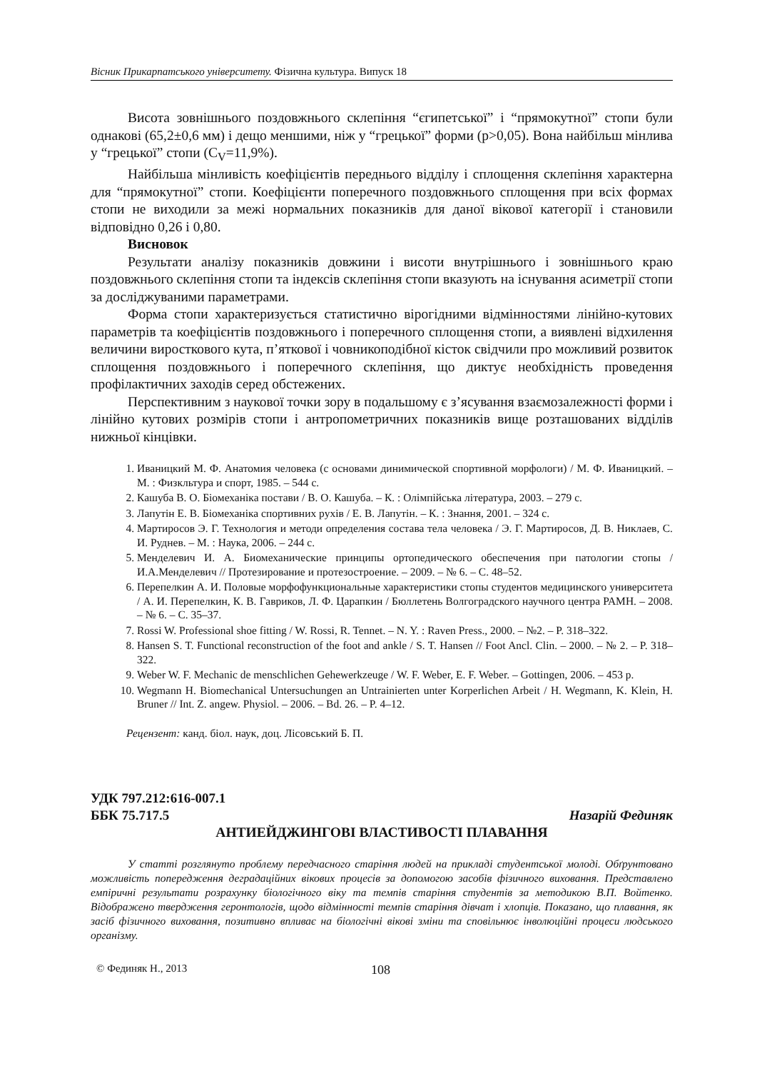Вісник Прикарпатського університету. Фізична культура. Випуск 18
Висота зовнішнього поздовжнього склепіння “єгипетської” і “прямокутної” стопи були однакові (65,2±0,6 мм) і дещо меншими, ніж у “грецької” форми (p>0,05). Вона найбільш мінлива у “грецької” стопи (C<sub>V</sub>=11,9%).
Найбільша мінливість коефіцієнтів переднього відділу і сплощення склепіння характерна для “прямокутної” стопи. Коефіцієнти поперечного поздовжнього сплощення при всіх формах стопи не виходили за межі нормальних показників для даної вікової категорії і становили відповідно 0,26 і 0,80.
Висновок
Результати аналізу показників довжини і висоти внутрішнього і зовнішнього краю поздовжнього склепіння стопи та індексів склепіння стопи вказують на існування асиметрії стопи за досліджуваними параметрами.
Форма стопи характеризується статистично вірогідними відмінностями лінійно-кутових параметрів та коефіцієнтів поздовжнього і поперечного сплощення стопи, а виявлені відхилення величини виросткового кута, п’яткової і човникоподібної кісток свідчили про можливий розвиток сплощення поздовжнього і поперечного склепіння, що диктує необхідність проведення профілактичних заходів серед обстежених.
Перспективним з наукової точки зору в подальшому є з’ясування взаємозалежності форми і лінійно кутових розмірів стопи і антропометричних показників вище розташованих відділів нижньої кінцівки.
1. Иваницкий М. Ф. Анатомия человека (с основами динимической спортивной морфологи) / М. Ф. Иваницкий. – М. : Физкльтура и спорт, 1985. – 544 с.
2. Кашуба В. О. Біомеханіка постави / В. О. Кашуба. – К. : Олімпійська література, 2003. – 279 с.
3. Лапутін Е. В. Біомеханіка спортивних рухів / Е. В. Лапутін. – К. : Знання, 2001. – 324 с.
4. Мартиросов Э. Г. Технология и методи определения состава тела человека / Э. Г. Мартиросов, Д. В. Никлаев, С. И. Руднев. – М. : Наука, 2006. – 244 с.
5. Менделевич И. А. Биомеханические принципы ортопедического обеспечения при патологии стопы / И.А.Менделевич // Протезирование и протезостроение. – 2009. – № 6. – С. 48–52.
6. Перепелкин А. И. Половые морфофункциональные характеристики стопы студентов медицинского университета / А. И. Перепелкин, К. В. Гавриков, Л. Ф. Царапкин / Бюллетень Волгоградского научного центра РАМН. – 2008. – № 6. – С. 35–37.
7. Rossi W. Professional shoe fitting / W. Rossi, R. Tennet. – N. Y. : Raven Press., 2000. – №2. – P. 318–322.
8. Hansen S. T. Functional reconstruction of the foot and ankle / S. T. Hansen // Foot Ancl. Clin. – 2000. – № 2. – P. 318–322.
9. Weber W. F. Mechanic de menschlichen Gehewerkzeuge / W. F. Weber, E. F. Weber. – Gottingen, 2006. – 453 p.
10. Wegmann H. Biomechanical Untersuchungen an Untrainierten unter Korperlichen Arbeit / H. Wegmann, K. Klein, H. Bruner // Int. Z. angew. Physiol. – 2006. – Bd. 26. – P. 4–12.
Рецензент: канд. біол. наук, доц. Лісовський Б. П.
УДК 797.212:616-007.1
ББК 75.717.5 Назарій Фединяк
АНТИЕЙДЖИНГОВІ ВЛАСТИВОСТІ ПЛАВАННЯ
У статті розглянуто проблему передчасного старіння людей на прикладі студентської молоді. Обґрунтовано можливість попередження деградаційних вікових процесів за допомогою засобів фізичного виховання. Представлено емпіричні результати розрахунку біологічного віку та темпів старіння студентів за методикою В.П. Войтенко. Відображено твердження геронтологів, щодо відмінності темпів старіння дівчат і хлопців. Показано, що плавання, як засіб фізичного виховання, позитивно впливає на біологічні вікові зміни та сповільнює інволюційні процеси людського організму.
© Фединяк Н., 2013 108